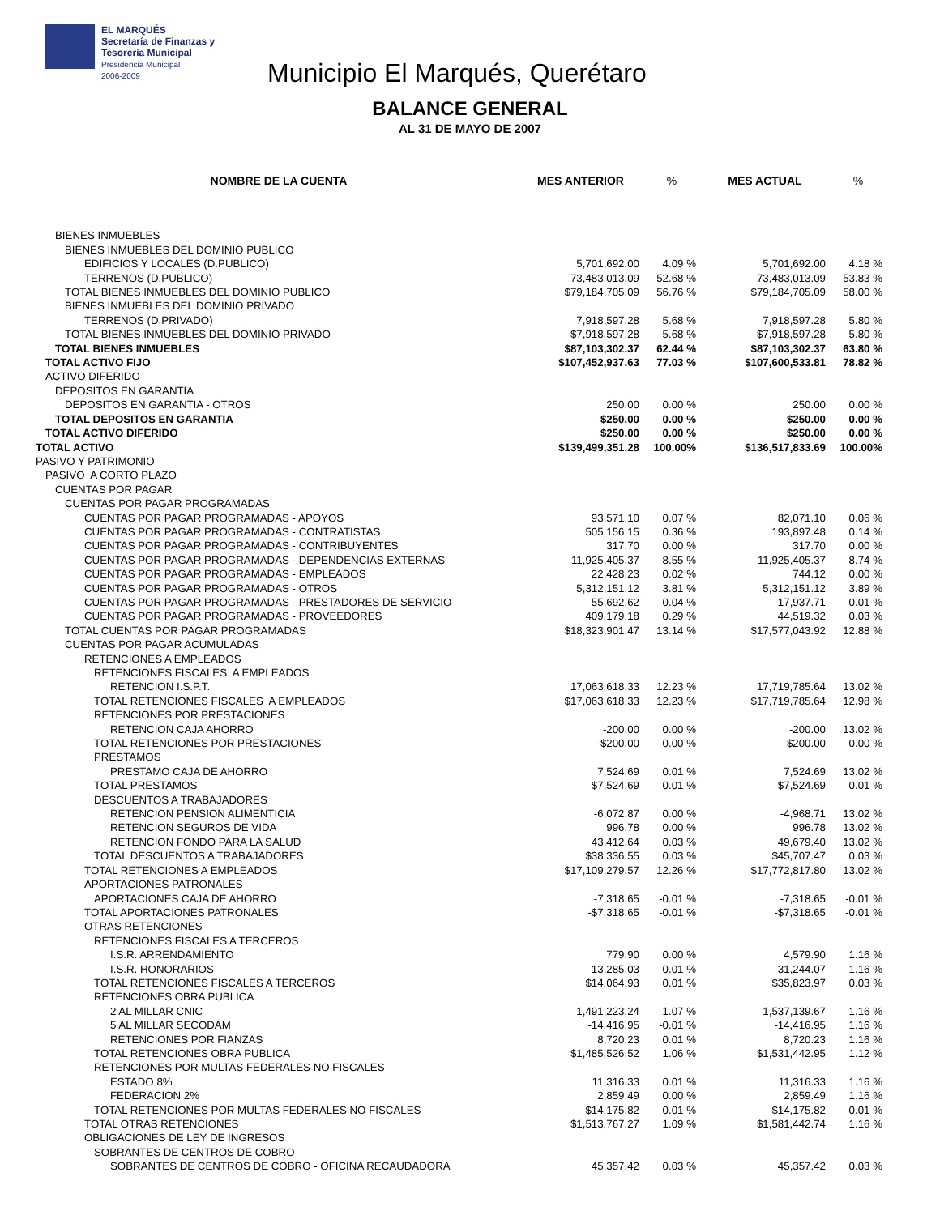EL MARQUÉS
Secretaría de Finanzas y
Tesorería Municipal
Presidencia Municipal
2006-2009
Municipio El Marqués, Querétaro
BALANCE GENERAL
AL 31 DE MAYO DE 2007
| NOMBRE DE LA CUENTA | MES ANTERIOR | % | MES ACTUAL | % |
| --- | --- | --- | --- | --- |
| BIENES INMUEBLES | | | | |
| BIENES INMUEBLES DEL DOMINIO PUBLICO | | | | |
| EDIFICIOS Y LOCALES (D.PUBLICO) | 5,701,692.00 | 4.09 % | 5,701,692.00 | 4.18 % |
| TERRENOS (D.PUBLICO) | 73,483,013.09 | 52.68 % | 73,483,013.09 | 53.83 % |
| TOTAL BIENES INMUEBLES DEL DOMINIO PUBLICO | $79,184,705.09 | 56.76 % | $79,184,705.09 | 58.00 % |
| BIENES INMUEBLES DEL DOMINIO PRIVADO | | | | |
| TERRENOS (D.PRIVADO) | 7,918,597.28 | 5.68 % | 7,918,597.28 | 5.80 % |
| TOTAL BIENES INMUEBLES DEL DOMINIO PRIVADO | $7,918,597.28 | 5.68 % | $7,918,597.28 | 5.80 % |
| TOTAL BIENES INMUEBLES | $87,103,302.37 | 62.44 % | $87,103,302.37 | 63.80 % |
| TOTAL ACTIVO FIJO | $107,452,937.63 | 77.03 % | $107,600,533.81 | 78.82 % |
| ACTIVO DIFERIDO | | | | |
| DEPOSITOS EN GARANTIA | | | | |
| DEPOSITOS EN GARANTIA - OTROS | 250.00 | 0.00 % | 250.00 | 0.00 % |
| TOTAL DEPOSITOS EN GARANTIA | $250.00 | 0.00 % | $250.00 | 0.00 % |
| TOTAL ACTIVO DIFERIDO | $250.00 | 0.00 % | $250.00 | 0.00 % |
| TOTAL ACTIVO | $139,499,351.28 | 100.00% | $136,517,833.69 | 100.00% |
| PASIVO Y PATRIMONIO | | | | |
| PASIVO A CORTO PLAZO | | | | |
| CUENTAS POR PAGAR | | | | |
| CUENTAS POR PAGAR PROGRAMADAS | | | | |
| CUENTAS POR PAGAR PROGRAMADAS - APOYOS | 93,571.10 | 0.07 % | 82,071.10 | 0.06 % |
| CUENTAS POR PAGAR PROGRAMADAS - CONTRATISTAS | 505,156.15 | 0.36 % | 193,897.48 | 0.14 % |
| CUENTAS POR PAGAR PROGRAMADAS - CONTRIBUYENTES | 317.70 | 0.00 % | 317.70 | 0.00 % |
| CUENTAS POR PAGAR PROGRAMADAS - DEPENDENCIAS EXTERNAS | 11,925,405.37 | 8.55 % | 11,925,405.37 | 8.74 % |
| CUENTAS POR PAGAR PROGRAMADAS - EMPLEADOS | 22,428.23 | 0.02 % | 744.12 | 0.00 % |
| CUENTAS POR PAGAR PROGRAMADAS - OTROS | 5,312,151.12 | 3.81 % | 5,312,151.12 | 3.89 % |
| CUENTAS POR PAGAR PROGRAMADAS - PRESTADORES DE SERVICIO | 55,692.62 | 0.04 % | 17,937.71 | 0.01 % |
| CUENTAS POR PAGAR PROGRAMADAS - PROVEEDORES | 409,179.18 | 0.29 % | 44,519.32 | 0.03 % |
| TOTAL CUENTAS POR PAGAR PROGRAMADAS | $18,323,901.47 | 13.14 % | $17,577,043.92 | 12.88 % |
| CUENTAS POR PAGAR ACUMULADAS | | | | |
| RETENCIONES A EMPLEADOS | | | | |
| RETENCIONES FISCALES A EMPLEADOS | | | | |
| RETENCION I.S.P.T. | 17,063,618.33 | 12.23 % | 17,719,785.64 | 13.02 % |
| TOTAL RETENCIONES FISCALES A EMPLEADOS | $17,063,618.33 | 12.23 % | $17,719,785.64 | 12.98 % |
| RETENCIONES POR PRESTACIONES | | | | |
| RETENCION CAJA AHORRO | -200.00 | 0.00 % | -200.00 | 13.02 % |
| TOTAL RETENCIONES POR PRESTACIONES | -$200.00 | 0.00 % | -$200.00 | 0.00 % |
| PRESTAMOS | | | | |
| PRESTAMO CAJA DE AHORRO | 7,524.69 | 0.01 % | 7,524.69 | 13.02 % |
| TOTAL PRESTAMOS | $7,524.69 | 0.01 % | $7,524.69 | 0.01 % |
| DESCUENTOS A TRABAJADORES | | | | |
| RETENCION PENSION ALIMENTICIA | -6,072.87 | 0.00 % | -4,968.71 | 13.02 % |
| RETENCION SEGUROS DE VIDA | 996.78 | 0.00 % | 996.78 | 13.02 % |
| RETENCION FONDO PARA LA SALUD | 43,412.64 | 0.03 % | 49,679.40 | 13.02 % |
| TOTAL DESCUENTOS A TRABAJADORES | $38,336.55 | 0.03 % | $45,707.47 | 0.03 % |
| TOTAL RETENCIONES A EMPLEADOS | $17,109,279.57 | 12.26 % | $17,772,817.80 | 13.02 % |
| APORTACIONES PATRONALES | | | | |
| APORTACIONES CAJA DE AHORRO | -7,318.65 | -0.01 % | -7,318.65 | -0.01 % |
| TOTAL APORTACIONES PATRONALES | -$7,318.65 | -0.01 % | -$7,318.65 | -0.01 % |
| OTRAS RETENCIONES | | | | |
| RETENCIONES FISCALES A TERCEROS | | | | |
| I.S.R. ARRENDAMIENTO | 779.90 | 0.00 % | 4,579.90 | 1.16 % |
| I.S.R. HONORARIOS | 13,285.03 | 0.01 % | 31,244.07 | 1.16 % |
| TOTAL RETENCIONES FISCALES A TERCEROS | $14,064.93 | 0.01 % | $35,823.97 | 0.03 % |
| RETENCIONES OBRA PUBLICA | | | | |
| 2 AL MILLAR CNIC | 1,491,223.24 | 1.07 % | 1,537,139.67 | 1.16 % |
| 5 AL MILLAR SECODAM | -14,416.95 | -0.01 % | -14,416.95 | 1.16 % |
| RETENCIONES POR FIANZAS | 8,720.23 | 0.01 % | 8,720.23 | 1.16 % |
| TOTAL RETENCIONES OBRA PUBLICA | $1,485,526.52 | 1.06 % | $1,531,442.95 | 1.12 % |
| RETENCIONES POR MULTAS FEDERALES NO FISCALES | | | | |
| ESTADO 8% | 11,316.33 | 0.01 % | 11,316.33 | 1.16 % |
| FEDERACION 2% | 2,859.49 | 0.00 % | 2,859.49 | 1.16 % |
| TOTAL RETENCIONES POR MULTAS FEDERALES NO FISCALES | $14,175.82 | 0.01 % | $14,175.82 | 0.01 % |
| TOTAL OTRAS RETENCIONES | $1,513,767.27 | 1.09 % | $1,581,442.74 | 1.16 % |
| OBLIGACIONES DE LEY DE INGRESOS | | | | |
| SOBRANTES DE CENTROS DE COBRO | | | | |
| SOBRANTES DE CENTROS DE COBRO - OFICINA RECAUDADORA | 45,357.42 | 0.03 % | 45,357.42 | 0.03 % |